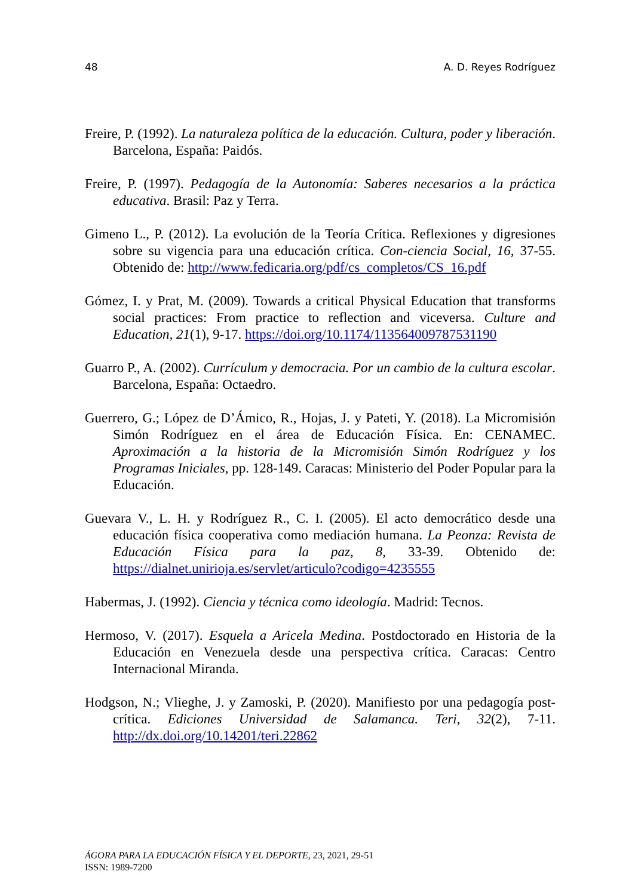48 A. D. Reyes Rodríguez
Freire, P. (1992). La naturaleza política de la educación. Cultura, poder y liberación. Barcelona, España: Paidós.
Freire, P. (1997). Pedagogía de la Autonomía: Saberes necesarios a la práctica educativa. Brasil: Paz y Terra.
Gimeno L., P. (2012). La evolución de la Teoría Crítica. Reflexiones y digresiones sobre su vigencia para una educación crítica. Con-ciencia Social, 16, 37-55. Obtenido de: http://www.fedicaria.org/pdf/cs_completos/CS_16.pdf
Gómez, I. y Prat, M. (2009). Towards a critical Physical Education that transforms social practices: From practice to reflection and viceversa. Culture and Education, 21(1), 9-17. https://doi.org/10.1174/113564009787531190
Guarro P., A. (2002). Currículum y democracia. Por un cambio de la cultura escolar. Barcelona, España: Octaedro.
Guerrero, G.; López de D’Ámico, R., Hojas, J. y Pateti, Y. (2018). La Micromisión Simón Rodríguez en el área de Educación Física. En: CENAMEC. Aproximación a la historia de la Micromisión Simón Rodríguez y los Programas Iniciales, pp. 128-149. Caracas: Ministerio del Poder Popular para la Educación.
Guevara V., L. H. y Rodríguez R., C. I. (2005). El acto democrático desde una educación física cooperativa como mediación humana. La Peonza: Revista de Educación Física para la paz, 8, 33-39. Obtenido de: https://dialnet.unirioja.es/servlet/articulo?codigo=4235555
Habermas, J. (1992). Ciencia y técnica como ideología. Madrid: Tecnos.
Hermoso, V. (2017). Esquela a Aricela Medina. Postdoctorado en Historia de la Educación en Venezuela desde una perspectiva crítica. Caracas: Centro Internacional Miranda.
Hodgson, N.; Vlieghe, J. y Zamoski, P. (2020). Manifiesto por una pedagogía post-crítica. Ediciones Universidad de Salamanca. Teri, 32(2), 7-11. http://dx.doi.org/10.14201/teri.22862
ÁGORA PARA LA EDUCACIÓN FÍSICA Y EL DEPORTE, 23, 2021, 29-51
ISSN: 1989-7200